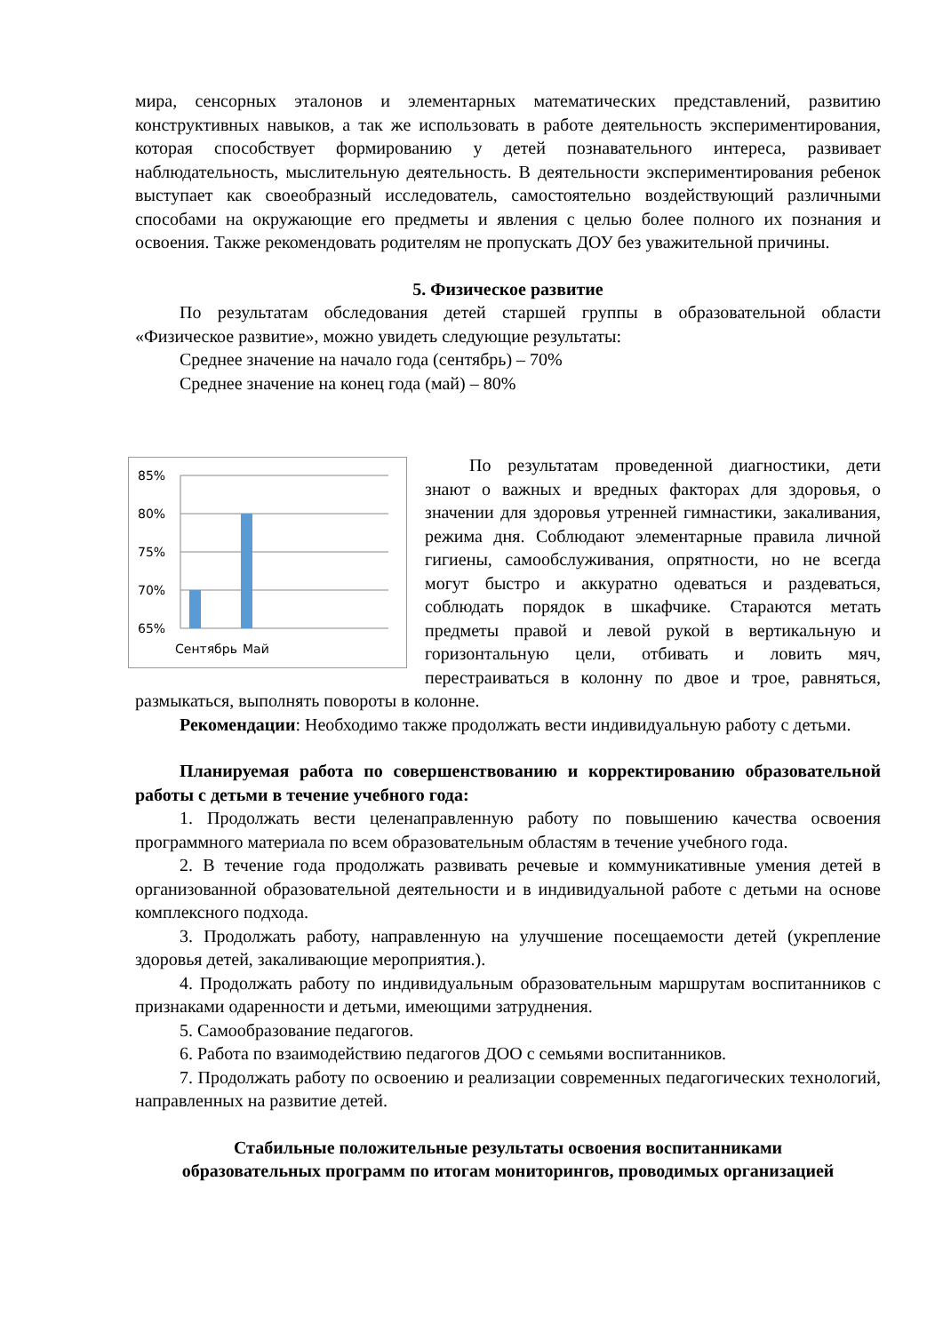мира, сенсорных эталонов и элементарных математических представлений, развитию конструктивных навыков, а так же использовать в работе деятельность экспериментирования, которая способствует формированию у детей познавательного интереса, развивает наблюдательность, мыслительную деятельность. В деятельности экспериментирования ребенок выступает как своеобразный исследователь, самостоятельно воздействующий различными способами на окружающие его предметы и явления с целью более полного их познания и освоения. Также рекомендовать родителям не пропускать ДОУ без уважительной причины.
5. Физическое развитие
По результатам обследования детей старшей группы в образовательной области «Физическое развитие», можно увидеть следующие результаты:
Среднее значение на начало года (сентябрь) – 70%
Среднее значение на конец года (май) – 80%
85%
80%
75%
70%
65%
Сентябрь
Май
По результатам проведенной диагностики, дети знают о важных и вредных факторах для здоровья, о значении для здоровья утренней гимнастики, закаливания, режима дня. Соблюдают элементарные правила личной гигиены, самообслуживания, опрятности, но не всегда могут быстро и аккуратно одеваться и раздеваться, соблюдать порядок в шкафчике. Стараются метать предметы правой и левой рукой в вертикальную и горизонтальную цели, отбивать и ловить мяч, перестраиваться в колонну по двое и трое, равняться, размыкаться, выполнять повороты в колонне.
Рекомендации: Необходимо также продолжать вести индивидуальную работу с детьми.
Планируемая работа по совершенствованию и корректированию образовательной работы с детьми в течение учебного года:
1. Продолжать вести целенаправленную работу по повышению качества освоения программного материала по всем образовательным областям в течение учебного года.
2. В течение года продолжать развивать речевые и коммуникативные умения детей в организованной образовательной деятельности и в индивидуальной работе с детьми на основе комплексного подхода.
3. Продолжать работу, направленную на улучшение посещаемости детей (укрепление здоровья детей, закаливающие мероприятия.).
4. Продолжать работу по индивидуальным образовательным маршрутам воспитанников с признаками одаренности и детьми, имеющими затруднения.
5. Самообразование педагогов.
6. Работа по взаимодействию педагогов ДОО с семьями воспитанников.
7. Продолжать работу по освоению и реализации современных педагогических технологий, направленных на развитие детей.
Стабильные положительные результаты освоения воспитанниками
образовательных программ по итогам мониторингов, проводимых организацией